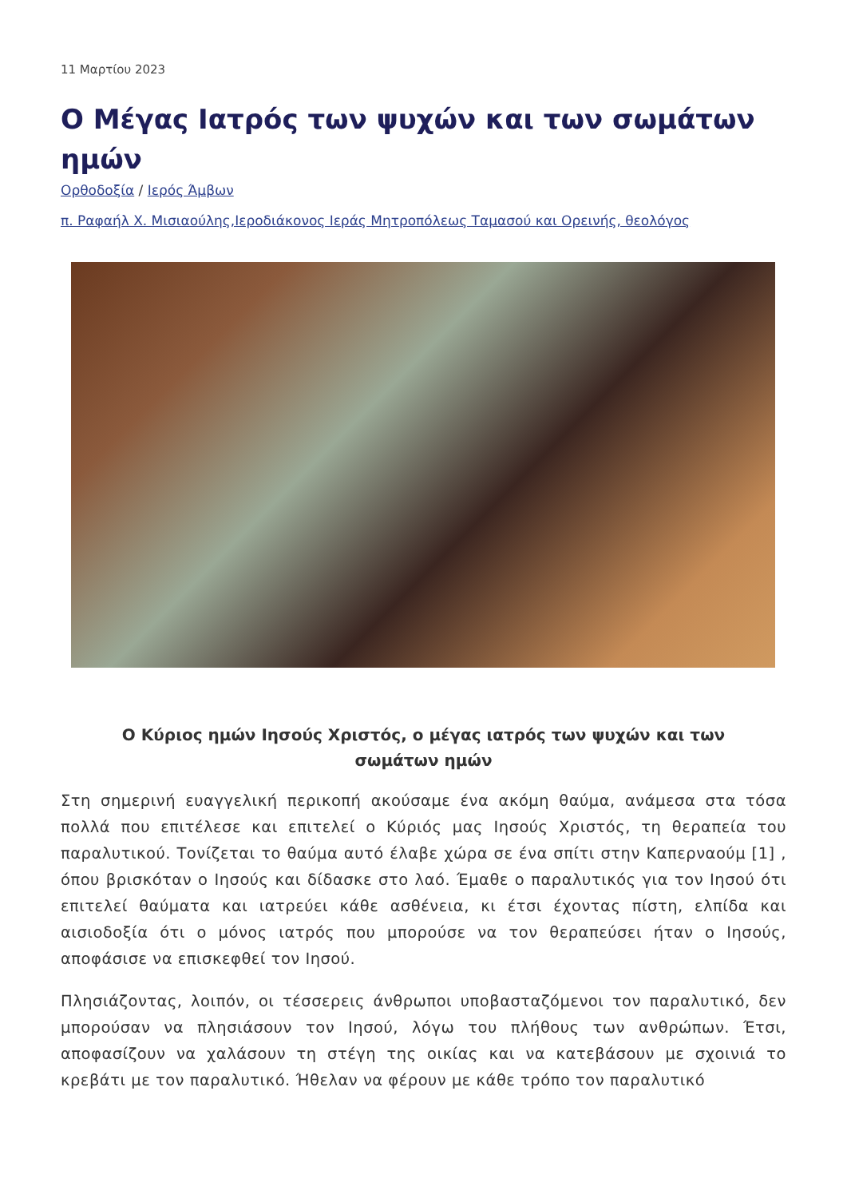11 Μαρτίου 2023
Ο Μέγας Ιατρός των ψυχών και των σωμάτων ημών
Ορθοδοξία / Ιερός Άμβων
π. Ραφαήλ Χ. Μισιαούλης,Ιεροδιάκονος Ιεράς Μητροπόλεως Ταμασού και Ορεινής, θεολόγος
Ο Κύριος ημών Ιησούς Χριστός, ο μέγας ιατρός των ψυχών και των σωμάτων ημών
Στη σημερινή ευαγγελική περικοπή ακούσαμε ένα ακόμη θαύμα, ανάμεσα στα τόσα πολλά που επιτέλεσε και επιτελεί ο Κύριός μας Ιησούς Χριστός, τη θεραπεία του παραλυτικού. Τονίζεται το θαύμα αυτό έλαβε χώρα σε ένα σπίτι στην Καπερναούμ [1] , όπου βρισκόταν ο Ιησούς και δίδασκε στο λαό. Έμαθε ο παραλυτικός για τον Ιησού ότι επιτελεί θαύματα και ιατρεύει κάθε ασθένεια, κι έτσι έχοντας πίστη, ελπίδα και αισιοδοξία ότι ο μόνος ιατρός που μπορούσε να τον θεραπεύσει ήταν ο Ιησούς, αποφάσισε να επισκεφθεί τον Ιησού.
Πλησιάζοντας, λοιπόν, οι τέσσερεις άνθρωποι υποβασταζόμενοι τον παραλυτικό, δεν μπορούσαν να πλησιάσουν τον Ιησού, λόγω του πλήθους των ανθρώπων. Έτσι, αποφασίζουν να χαλάσουν τη στέγη της οικίας και να κατεβάσουν με σχοινιά το κρεβάτι με τον παραλυτικό. Ήθελαν να φέρουν με κάθε τρόπο τον παραλυτικό